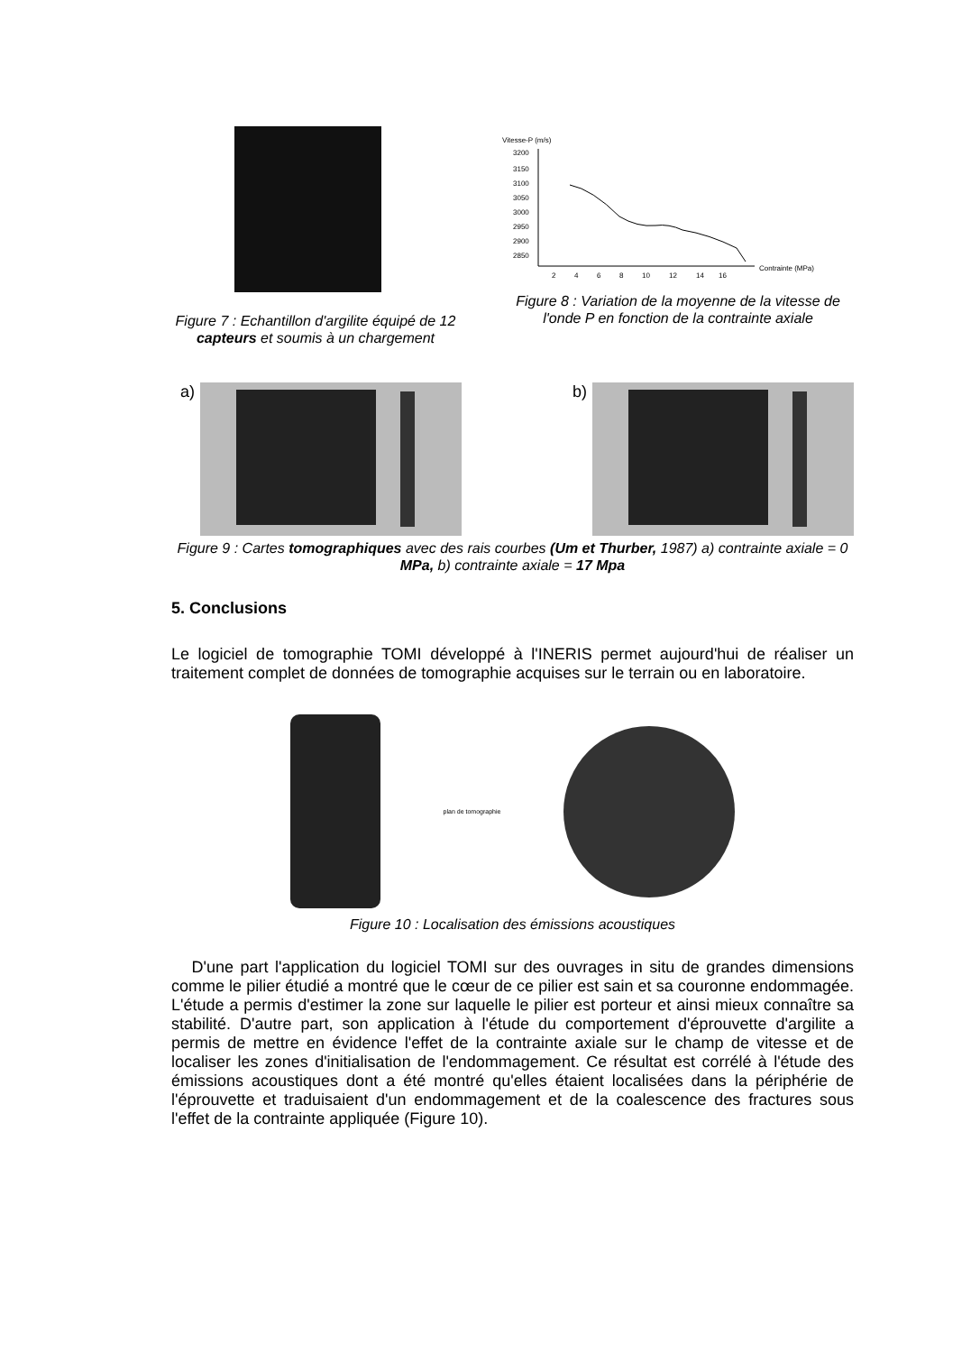Figure 7 : Echantillon d'argilite équipé de 12 capteurs et soumis à un chargement
Vitesse-P (m/s)
3200
3150
3100
3050
3000
2950
2900
2850
2
4
6
8
10
12
14
16
Contrainte (MPa)
Figure 8 : Variation de la moyenne de la vitesse de l'onde P en fonction de la contrainte axiale
a) b)
Figure 9 : Cartes tomographiques avec des rais courbes (Um et Thurber, 1987) a) contrainte axiale = 0 MPa, b) contrainte axiale = 17 Mpa
5. Conclusions
Le logiciel de tomographie TOMI développé à l'INERIS permet aujourd'hui de réaliser un traitement complet de données de tomographie acquises sur le terrain ou en laboratoire.
plan de tomographie
Figure 10 : Localisation des émissions acoustiques
D'une part l'application du logiciel TOMI sur des ouvrages in situ de grandes dimensions comme le pilier étudié a montré que le cœur de ce pilier est sain et sa couronne endommagée. L'étude a permis d'estimer la zone sur laquelle le pilier est porteur et ainsi mieux connaître sa stabilité. D'autre part, son application à l'étude du comportement d'éprouvette d'argilite a permis de mettre en évidence l'effet de la contrainte axiale sur le champ de vitesse et de localiser les zones d'initialisation de l'endommagement. Ce résultat est corrélé à l'étude des émissions acoustiques dont a été montré qu'elles étaient localisées dans la périphérie de l'éprouvette et traduisaient d'un endommagement et de la coalescence des fractures sous l'effet de la contrainte appliquée (Figure 10).